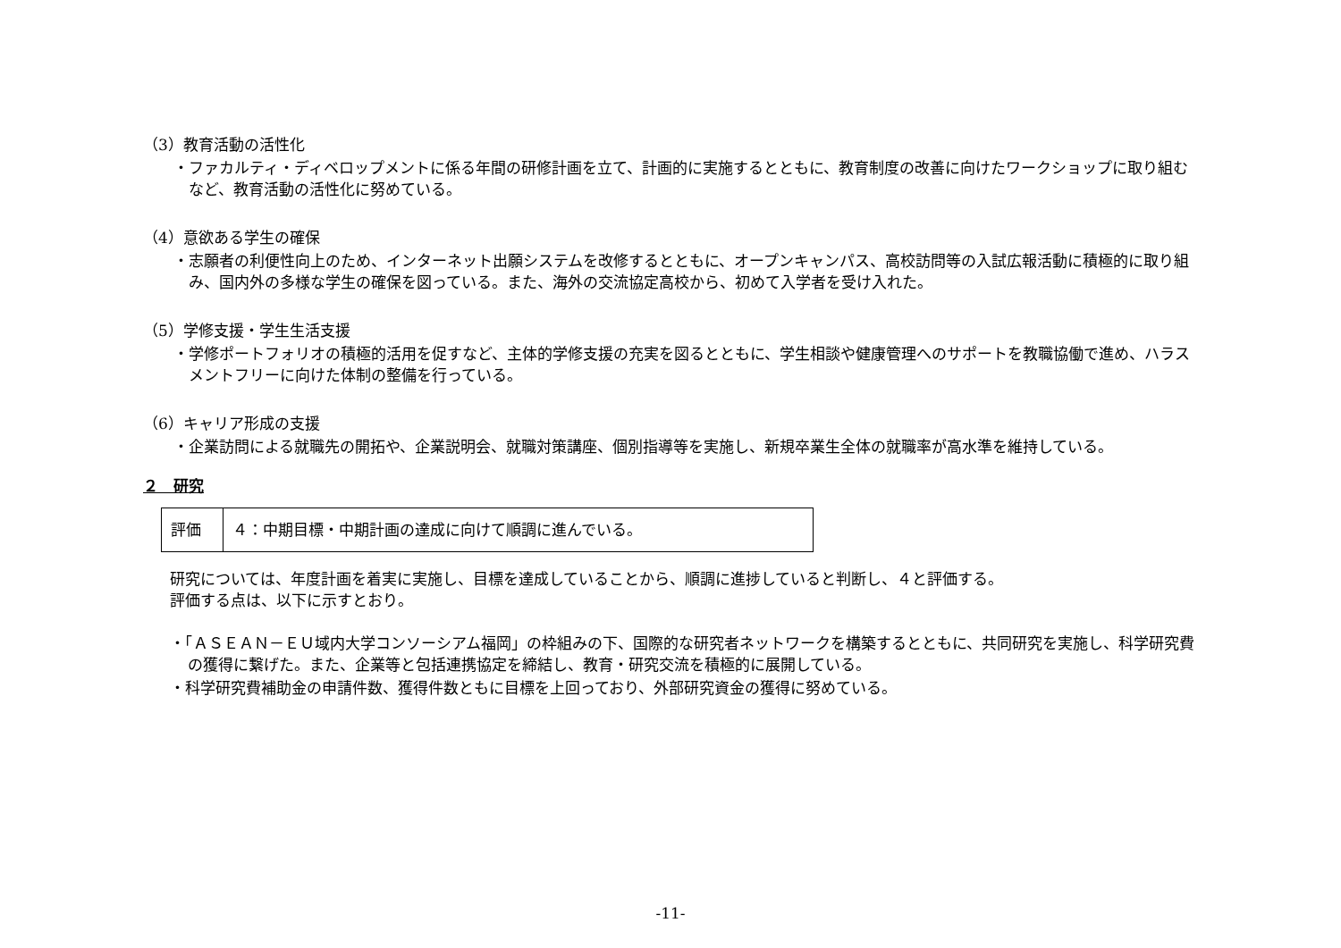（3）教育活動の活性化
・ファカルティ・ディベロップメントに係る年間の研修計画を立て、計画的に実施するとともに、教育制度の改善に向けたワークショップに取り組むなど、教育活動の活性化に努めている。
（4）意欲ある学生の確保
・志願者の利便性向上のため、インターネット出願システムを改修するとともに、オープンキャンパス、高校訪問等の入試広報活動に積極的に取り組み、国内外の多様な学生の確保を図っている。また、海外の交流協定高校から、初めて入学者を受け入れた。
（5）学修支援・学生生活支援
・学修ポートフォリオの積極的活用を促すなど、主体的学修支援の充実を図るとともに、学生相談や健康管理へのサポートを教職協働で進め、ハラスメントフリーに向けた体制の整備を行っている。
（6）キャリア形成の支援
・企業訪問による就職先の開拓や、企業説明会、就職対策講座、個別指導等を実施し、新規卒業生全体の就職率が高水準を維持している。
２　研究
| 評価 | ４：中期目標・中期計画の達成に向けて順調に進んでいる。 |
研究については、年度計画を着実に実施し、目標を達成していることから、順調に進捗していると判断し、４と評価する。
評価する点は、以下に示すとおり。
・「ＡＳＥＡＮ－ＥＵ域内大学コンソーシアム福岡」の枠組みの下、国際的な研究者ネットワークを構築するとともに、共同研究を実施し、科学研究費の獲得に繋げた。また、企業等と包括連携協定を締結し、教育・研究交流を積極的に展開している。
・科学研究費補助金の申請件数、獲得件数ともに目標を上回っており、外部研究資金の獲得に努めている。
-11-